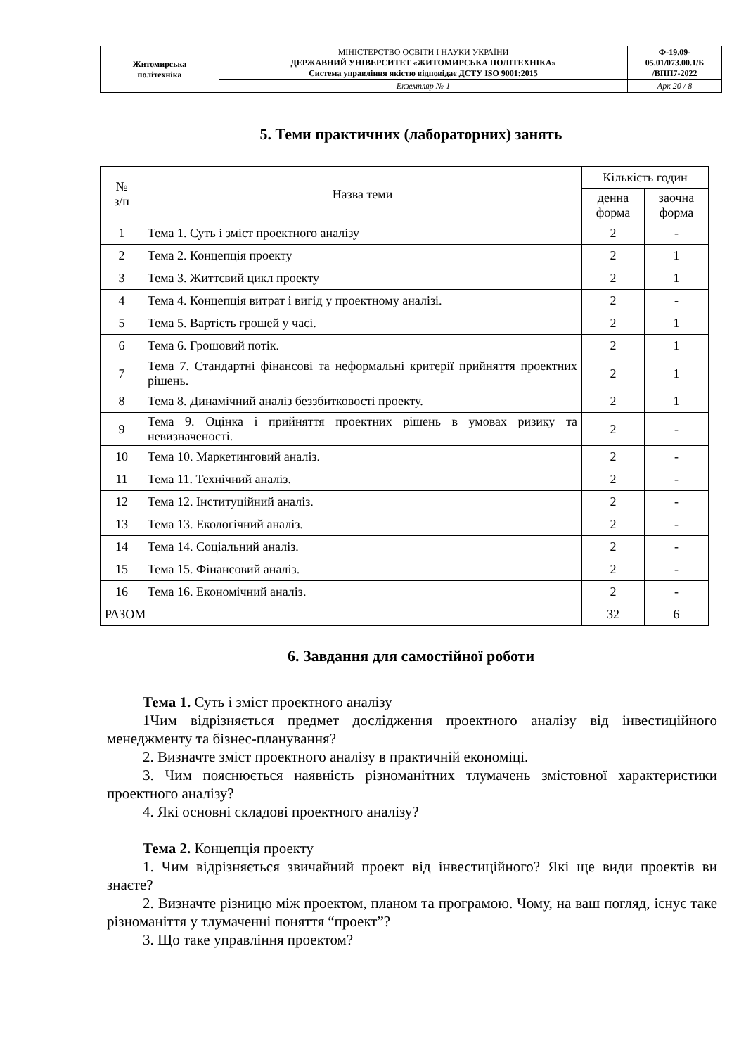| Житомирська політехніка | МІНІСТЕРСТВО ОСВІТИ І НАУКИ УКРАЇНИ ДЕРЖАВНИЙ УНІВЕРСИТЕТ «ЖИТОМИРСЬКА ПОЛІТЕХНІКА» Система управління якістю відповідає ДСТУ ISO 9001:2015 | Ф-19.09- 05.01/073.00.1/Б /ВПП7-2022 |
| | Екземпляр № 1 | Арк 20 / 8 |
5. Теми практичних (лабораторних) занять
| № з/п | Назва теми | Кількість годин | |
| --- | --- | --- | --- |
| | | денна форма | заочна форма |
| 1 | Тема 1. Суть і зміст проектного аналізу | 2 | - |
| 2 | Тема 2. Концепція проекту | 2 | 1 |
| 3 | Тема 3. Життєвий цикл проекту | 2 | 1 |
| 4 | Тема 4. Концепція витрат і вигід у проектному аналізі. | 2 | - |
| 5 | Тема 5. Вартість грошей у часі. | 2 | 1 |
| 6 | Тема 6. Грошовий потік. | 2 | 1 |
| 7 | Тема 7. Стандартні фінансові та неформальні критерії прийняття проектних рішень. | 2 | 1 |
| 8 | Тема 8. Динамічний аналіз беззбитковості проекту. | 2 | 1 |
| 9 | Тема 9. Оцінка і прийняття проектних рішень в умовах ризику та невизначеності. | 2 | - |
| 10 | Тема 10. Маркетинговий аналіз. | 2 | - |
| 11 | Тема 11. Технічний аналіз. | 2 | - |
| 12 | Тема 12. Інституційний аналіз. | 2 | - |
| 13 | Тема 13. Екологічний аналіз. | 2 | - |
| 14 | Тема 14. Соціальний аналіз. | 2 | - |
| 15 | Тема 15. Фінансовий аналіз. | 2 | - |
| 16 | Тема 16. Економічний аналіз. | 2 | - |
| РАЗОМ | | 32 | 6 |
6. Завдання для самостійної роботи
Тема 1. Суть і зміст проектного аналізу
1Чим відрізняється предмет дослідження проектного аналізу від інвестиційного менеджменту та бізнес-планування?
2. Визначте зміст проектного аналізу в практичній економіці.
3. Чим пояснюється наявність різноманітних тлумачень змістовної характеристики проектного аналізу?
4. Які основні складові проектного аналізу?
Тема 2. Концепція проекту
1. Чим відрізняється звичайний проект від інвестиційного? Які ще види проектів ви знаєте?
2. Визначте різницю між проектом, планом та програмою. Чому, на ваш погляд, існує таке різноманіття у тлумаченні поняття “проект”?
3. Що таке управління проектом?